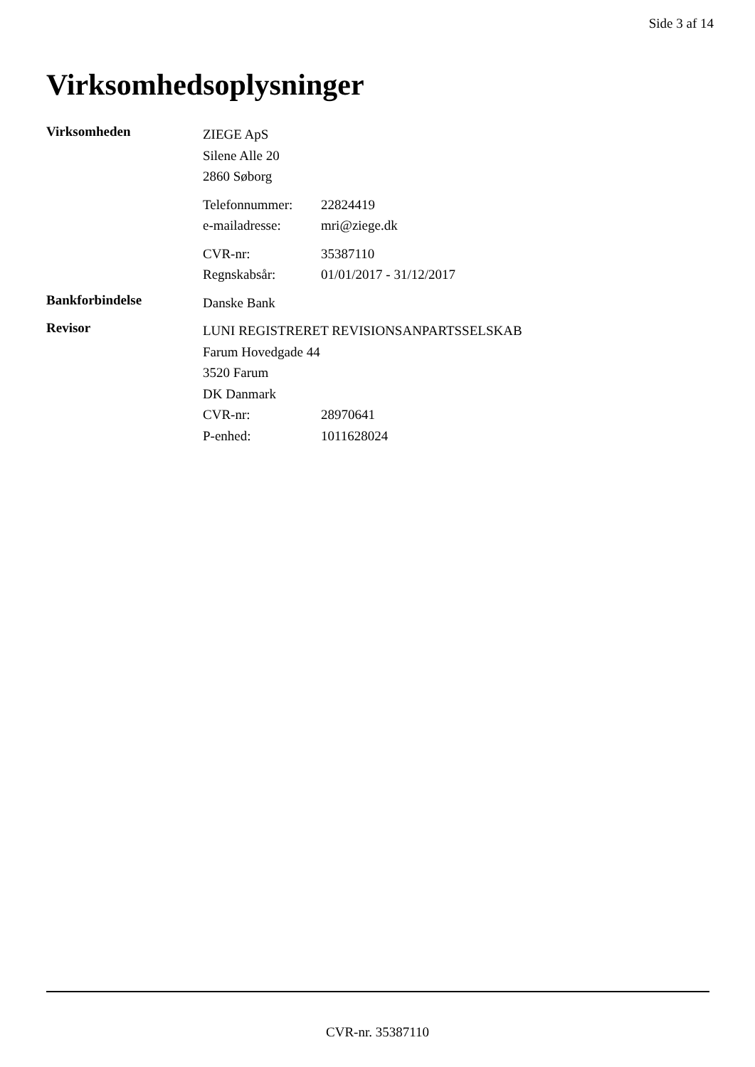Side 3 af 14
Virksomhedsoplysninger
| Virksomheden | ZIEGE ApS Silene Alle 20 2860 Søborg / Telefonnummer: / 22824419 / / e-mailadresse: / mri@ziege.dk / / CVR-nr: / 35387110 / / Regnskabsår: / 01/01/2017 - 31/12/2017 / |
| Bankforbindelse | Danske Bank |
| Revisor | LUNI REGISTRERET REVISIONSANPARTSSELSKAB Farum Hovedgade 44 3520 Farum DK Danmark / CVR-nr: / 28970641 / / P-enhed: / 1011628024 / |
CVR-nr. 35387110